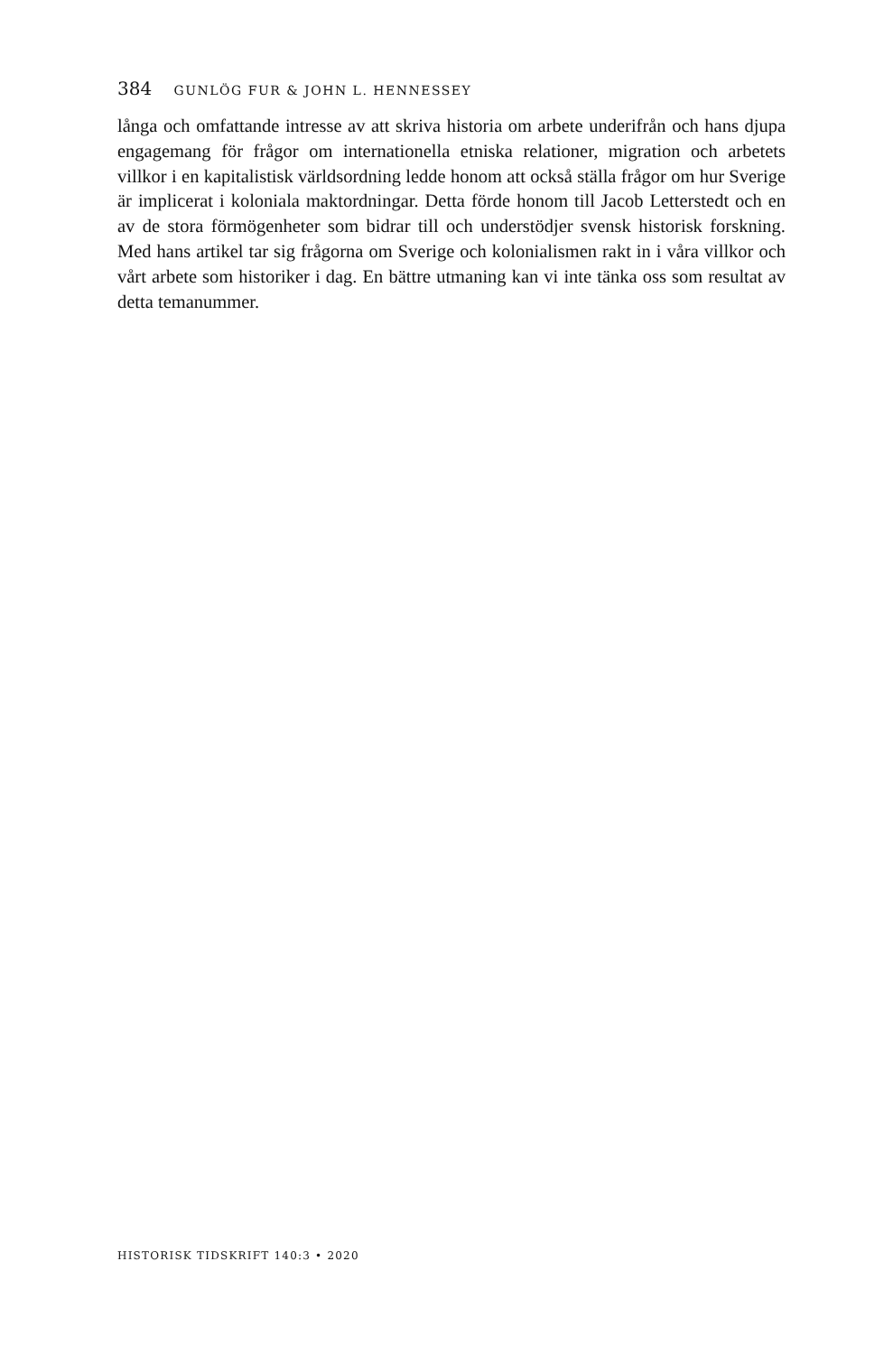384 GUNLÖG FUR & JOHN L. HENNESSEY
långa och omfattande intresse av att skriva historia om arbete underifrån och hans djupa engagemang för frågor om internationella etniska relationer, migration och arbetets villkor i en kapitalistisk världsordning ledde honom att också ställa frågor om hur Sverige är implicerat i koloniala maktordningar. Detta förde honom till Jacob Letterstedt och en av de stora förmögenheter som bidrar till och understödjer svensk historisk forskning. Med hans artikel tar sig frågorna om Sverige och kolonialismen rakt in i våra villkor och vårt arbete som historiker i dag. En bättre utmaning kan vi inte tänka oss som resultat av detta temanummer.
HISTORISK TIDSKRIFT 140:3 • 2020